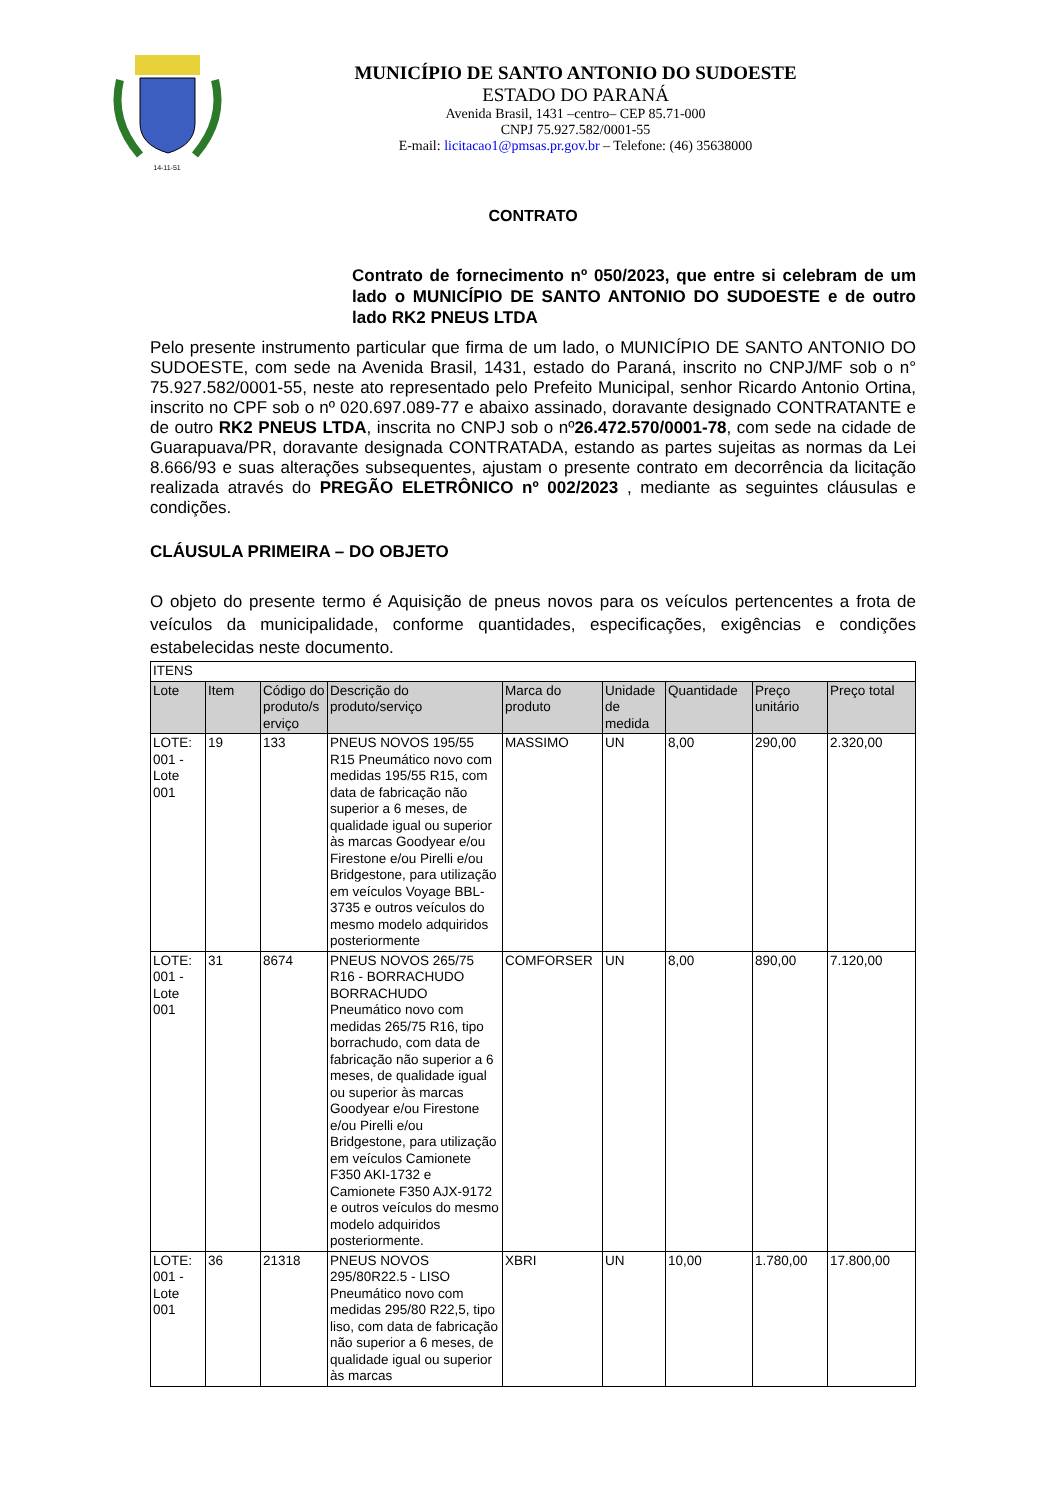14-11-51
MUNICÍPIO DE SANTO ANTONIO DO SUDOESTE
ESTADO DO PARANÁ
Avenida Brasil, 1431 –centro– CEP 85.71-000
CNPJ 75.927.582/0001-55
E-mail: licitacao1@pmsas.pr.gov.br – Telefone: (46) 35638000
CONTRATO
Contrato de fornecimento nº 050/2023, que entre si celebram de um lado o MUNICÍPIO DE SANTO ANTONIO DO SUDOESTE e de outro lado RK2 PNEUS LTDA
Pelo presente instrumento particular que firma de um lado, o MUNICÍPIO DE SANTO ANTONIO DO SUDOESTE, com sede na Avenida Brasil, 1431, estado do Paraná, inscrito no CNPJ/MF sob o n° 75.927.582/0001-55, neste ato representado pelo Prefeito Municipal, senhor Ricardo Antonio Ortina, inscrito no CPF sob o nº 020.697.089-77 e abaixo assinado, doravante designado CONTRATANTE e de outro RK2 PNEUS LTDA, inscrita no CNPJ sob o nº26.472.570/0001-78, com sede na cidade de Guarapuava/PR, doravante designada CONTRATADA, estando as partes sujeitas as normas da Lei 8.666/93 e suas alterações subsequentes, ajustam o presente contrato em decorrência da licitação realizada através do PREGÃO ELETRÔNICO nº 002/2023 , mediante as seguintes cláusulas e condições.
CLÁUSULA PRIMEIRA – DO OBJETO
O objeto do presente termo é Aquisição de pneus novos para os veículos pertencentes a frota de veículos da municipalidade, conforme quantidades, especificações, exigências e condições estabelecidas neste documento.
| ITENS | | | | | | | | |
| Lote | Item | Código do produto/s erviço | Descrição do produto/serviço | Marca do produto | Unidade de medida | Quantidade | Preço unitário | Preço total |
| LOTE: 001 - Lote 001 | 19 | 133 | PNEUS NOVOS 195/55 R15 Pneumático novo com medidas 195/55 R15, com data de fabricação não superior a 6 meses, de qualidade igual ou superior às marcas Goodyear e/ou Firestone e/ou Pirelli e/ou Bridgestone, para utilização em veículos Voyage BBL-3735 e outros veículos do mesmo modelo adquiridos posteriormente | MASSIMO | UN | 8,00 | 290,00 | 2.320,00 |
| LOTE: 001 - Lote 001 | 31 | 8674 | PNEUS NOVOS 265/75 R16 - BORRACHUDO BORRACHUDO Pneumático novo com medidas 265/75 R16, tipo borrachudo, com data de fabricação não superior a 6 meses, de qualidade igual ou superior às marcas Goodyear e/ou Firestone e/ou Pirelli e/ou Bridgestone, para utilização em veículos Camionete F350 AKI-1732 e Camionete F350 AJX-9172 e outros veículos do mesmo modelo adquiridos posteriormente. | COMFORSER | UN | 8,00 | 890,00 | 7.120,00 |
| LOTE: 001 - Lote 001 | 36 | 21318 | PNEUS NOVOS 295/80R22.5 - LISO Pneumático novo com medidas 295/80 R22,5, tipo liso, com data de fabricação não superior a 6 meses, de qualidade igual ou superior às marcas | XBRI | UN | 10,00 | 1.780,00 | 17.800,00 |